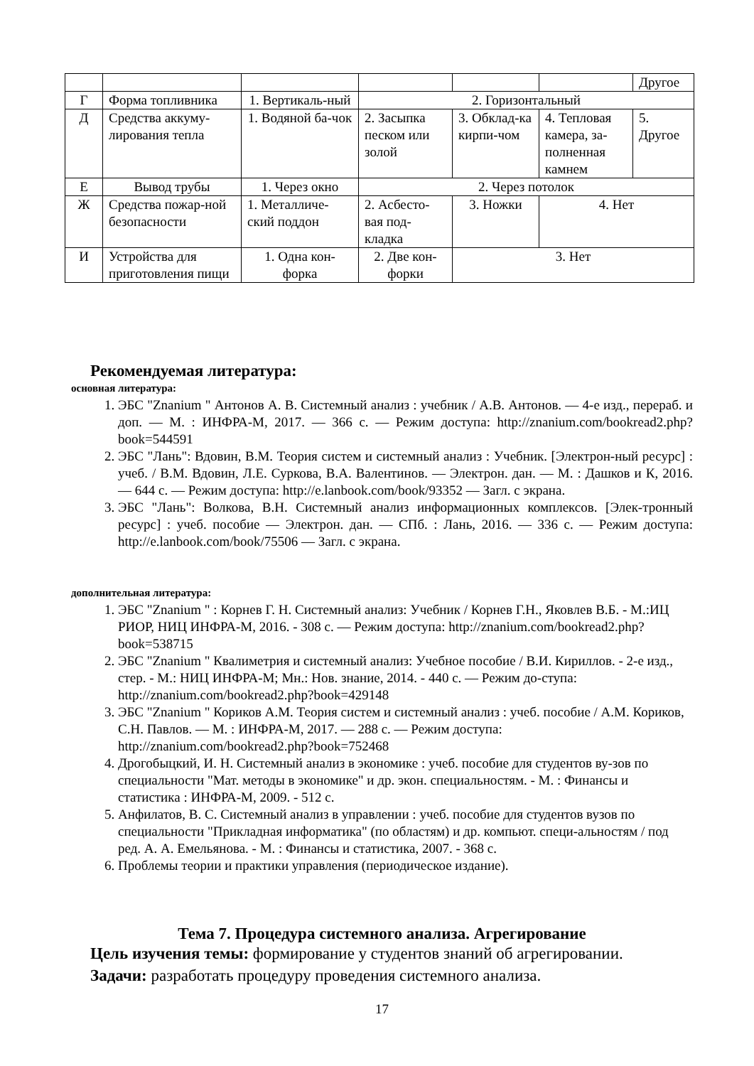| | | | | | | Другое |
| Г | Форма топливника | 1. Вертикаль-ный | 2. Горизонтальный | | | |
| Д | Средства аккуму-лирования тепла | 1. Водяной ба-чок | 2. Засыпка песком или золой | 3. Обклад-ка кирпи-чом | 4. Тепловая камера, за-полненная камнем | 5. Другое |
| Е | Вывод трубы | 1. Через окно | 2. Через потолок | | | |
| Ж | Средства пожар-ной безопасности | 1. Металличе-ский поддон | 2. Асбесто-вая под-кладка | 3. Ножки | 4. Нет | |
| И | Устройства для приготовления пищи | 1. Одна кон-форка | 2. Две кон-форки | 3. Нет | | |
Рекомендуемая литература:
основная литература:
1. ЭБС "Znanium " Антонов А. В. Системный анализ : учебник / А.В. Антонов. — 4-е изд., перераб. и доп. — М. : ИНФРА-М, 2017. — 366 с. — Режим доступа: http://znanium.com/bookread2.php?book=544591
2. ЭБС "Лань": Вдовин, В.М. Теория систем и системный анализ : Учебник. [Электрон-ный ресурс] : учеб. / В.М. Вдовин, Л.Е. Суркова, В.А. Валентинов. — Электрон. дан. — М. : Дашков и К, 2016. — 644 с. — Режим доступа: http://e.lanbook.com/book/93352 — Загл. с экрана.
3. ЭБС "Лань": Волкова, В.Н. Системный анализ информационных комплексов. [Элек-тронный ресурс] : учеб. пособие — Электрон. дан. — СПб. : Лань, 2016. — 336 с. — Режим доступа: http://e.lanbook.com/book/75506 — Загл. с экрана.
дополнительная литература:
1. ЭБС "Znanium " : Корнев Г. Н. Системный анализ: Учебник / Корнев Г.Н., Яковлев В.Б. - М.:ИЦ РИОР, НИЦ ИНФРА-М, 2016. - 308 с. — Режим доступа: http://znanium.com/bookread2.php?book=538715
2. ЭБС "Znanium " Квалиметрия и системный анализ: Учебное пособие / В.И. Кириллов. - 2-е изд., стер. - М.: НИЦ ИНФРА-М; Мн.: Нов. знание, 2014. - 440 с. — Режим до-ступа: http://znanium.com/bookread2.php?book=429148
3. ЭБС "Znanium " Кориков А.М. Теория систем и системный анализ : учеб. пособие / А.М. Кориков, С.Н. Павлов. — М. : ИНФРА-М, 2017. — 288 с. — Режим доступа: http://znanium.com/bookread2.php?book=752468
4. Дрогобыцкий, И. Н. Системный анализ в экономике : учеб. пособие для студентов ву-зов по специальности "Мат. методы в экономике" и др. экон. специальностям. - М. : Финансы и статистика : ИНФРА-М, 2009. - 512 с.
5. Анфилатов, В. С. Системный анализ в управлении : учеб. пособие для студентов вузов по специальности "Прикладная информатика" (по областям) и др. компьют. специ-альностям / под ред. А. А. Емельянова. - М. : Финансы и статистика, 2007. - 368 с.
6. Проблемы теории и практики управления (периодическое издание).
Тема 7. Процедура системного анализа. Агрегирование
Цель изучения темы: формирование у студентов знаний об агрегировании.
Задачи: разработать процедуру проведения системного анализа.
17